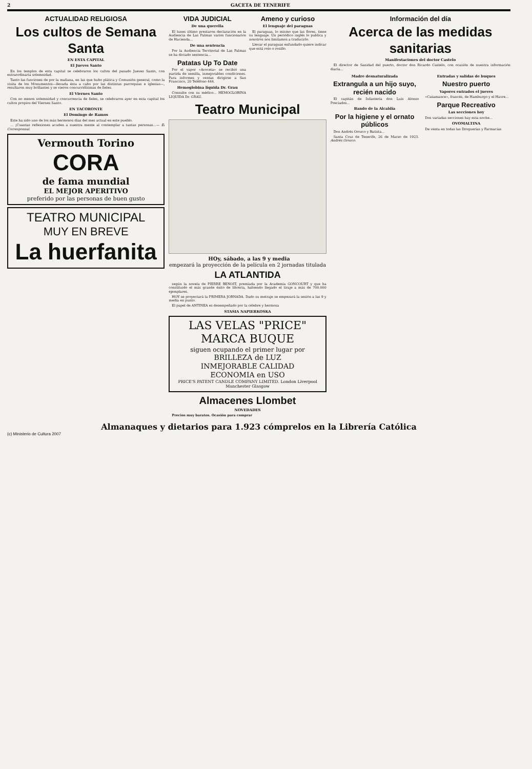2 GACETA DE TENERIFE
ACTUALIDAD RELIGIOSA
Los cultos de Semana Santa
EN ESTA CAPITAL
El Jueves Santo
En los templos de esta capital se celebraron los cultos del pasado Jueves Santo, con extraordinaria solemnidad.
Tanto las funciones de por la mañana, en las que hubo plática y Comunión general, como la visita de los Monumentos—llevada ésta a cabo por las distintas parroquias e iglesias—, resultaron muy brillantes y se vieron concurridísimas de fieles.
El Viernes Santo
Con no menos solemnidad y concurrencia de fieles, se celebraron ayer en esta capital los cultos propios del Viernes Santo.
EN TACORONTE
El Domingo de Ramos
Este ha sido uno de los más hermosos días del mes actual en este pueblo.
... ¡Cuantas reflexiones acuden a nuestra mente al contemplar a tantas personas...— El Corresponsal.
Vermouth Torino
CORA
de fama mundial
EL MEJOR APERITIVO
preferido por las personas de buen gusto
TEATRO MUNICIPAL
MUY EN BREVE
La huerfanita
VIDA JUDICIAL
De una querella
El lunes último prestaron declaración en la Audiencia de Las Palmas varios funcionarios de Hacienda...
De una sentencia
Por la Audiencia Territorial de Las Palmas se ha dictado sentencia...
Patatas Up To Date
Por el vapor «Avoceta» se recibió una partida de semilla, inmejorables condiciones. Para informes y ventas dirigirse a San Francisco, 20 Teléfono 444.
Hemoglobina líquida Dr. Grau
Consulte con su médico... HEMOGLOBINA LIQUIDA Dr. GRAU.
Ameno y curioso
El lenguaje del paraguas
El paraguas, lo mismo que las flores, tiene su lenguaje. Un periódico inglés lo publica y nosotros nos limitamos a traducirlo.
Llevar el paraguas enfundado quiere indicar que está roto o rosillo.
Teatro Municipal
HOy, sábado, a las 9 y media
empezará la proyección de la película en 2 jornadas titulada
LA ATLANTIDA
según la novela de PIERRE BENOIT, premiada por la Academia GONCOURT y que ha constituido el más grande éxito de librería, habiendo llegado el tiraje a más de 700.000 ejemplares.
HOY se proyectará la PRIMERA JORNADA. Dado su metraje se empezará la sesión a las 9 y media en punto.
El papel de ANTINEA es desempeñado por la célebre y hermosa
STASIA NAPIERKOSKA
LAS VELAS "PRICE" MARCA BUQUE
siguen ocupando el primer lugar por
BRILLEZA de LUZ
INMEJORABLE CALIDAD
ECONOMIA en USO
PRICE'S PATENT CANDLE COMPANY LIMITED. London Liverpool Manchester Glasgow
Almacenes Llombet
NOVEDADES
Precios muy baratos. Ocasión para comprar
Información del día
Acerca de las medidas sanitarias
Manifestaciones del doctor Castelo
El director de Sanidad del puerto, doctor don Ricardo Castelo, con ocasión de nuestra información diaria...
Madre desnaturalizada
Extrangula a un hijo suyo, recién nacido
El capitán de Infantería don Luis Alonso Preciados...
Bando de la Alcaldía
Por la higiene y el ornato públicos
Don Andrés Orozco y Batista...
Santa Cruz de Tenerife, 26 de Marzo de 1923. Andrés Orozco.
Entradas y salidas de buques
Nuestro puerto
Vapores entrados el jueves
«Casamance», francés, de Hamburgo y el Havre...
Parque Recreativo
Las secciones hoy
Dos variadas secciones hay esta noche...
OVOMALTINA
De venta en todas las Droguerías y Farmacias
Almanaques y dietarios para 1.923 cómprelos en la Librería Católica
(c) Ministerio de Cultura 2007